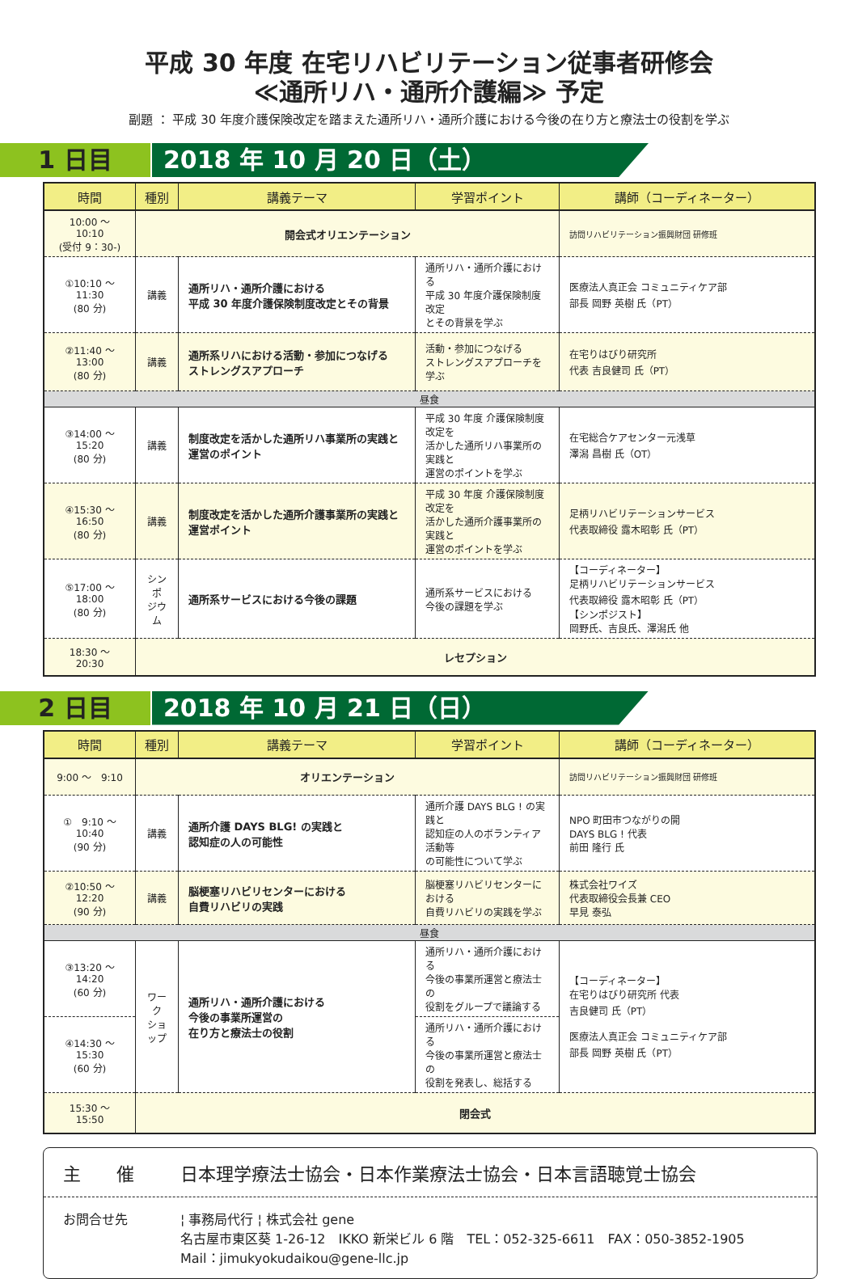平成 30 年度 在宅リハビリテーション従事者研修会
≪通所リハ・通所介護編≫ 予定
副題 ： 平成 30 年度介護保険改定を踏まえた通所リハ・通所介護における今後の在り方と療法士の役割を学ぶ
1 日目 2018 年 10 月 20 日（土）
| 時間 | 種別 | 講義テーマ | 学習ポイント | 講師（コーディネーター） |
| --- | --- | --- | --- | --- |
| 10:00 ～ 10:10 (受付 9：30-) | 開会式オリエンテーション | | | 訪問リハビリテーション振興財団 研修班 |
| ①10:10 ～ 11:30 (80 分) | 講義 | 通所リハ・通所介護における 平成 30 年度介護保険制度改定とその背景 | 通所リハ・通所介護における 平成 30 年度介護保険制度改定 とその背景を学ぶ | 医療法人真正会 コミュニティケア部 部長 岡野 英樹 氏（PT） |
| ②11:40 ～ 13:00 (80 分) | 講義 | 通所系リハにおける活動・参加につなげる ストレングスアプローチ | 活動・参加につなげる ストレングスアプローチを学ぶ | 在宅りはびり研究所 代表 吉良健司 氏（PT） |
| 昼食 | | | | |
| ③14:00 ～ 15:20 (80 分) | 講義 | 制度改定を活かした通所リハ事業所の実践と 運営のポイント | 平成 30 年度 介護保険制度改定を 活かした通所リハ事業所の実践と 運営のポイントを学ぶ | 在宅総合ケアセンター元浅草 澤潟 昌樹 氏（OT） |
| ④15:30 ～ 16:50 (80 分) | 講義 | 制度改定を活かした通所介護事業所の実践と 運営ポイント | 平成 30 年度 介護保険制度改定を 活かした通所介護事業所の実践と 運営のポイントを学ぶ | 足柄リハビリテーションサービス 代表取締役 露木昭彰 氏（PT） |
| ⑤17:00 ～ 18:00 (80 分) | シンポ ジウム | 通所系サービスにおける今後の課題 | 通所系サービスにおける 今後の課題を学ぶ | 【コーディネーター】 足柄リハビリテーションサービス 代表取締役 露木昭彰 氏（PT） 【シンポジスト】 岡野氏、吉良氏、澤潟氏 他 |
| 18:30 ～ 20:30 | レセプション | | | |
2 日目 2018 年 10 月 21 日（日）
| 時間 | 種別 | 講義テーマ | 学習ポイント | 講師（コーディネーター） |
| --- | --- | --- | --- | --- |
| 9:00 ～ 9:10 | オリエンテーション | | | 訪問リハビリテーション振興財団 研修班 |
| ① 9:10 ～ 10:40 (90 分) | 講義 | 通所介護 DAYS BLG! の実践と 認知症の人の可能性 | 通所介護 DAYS BLG ! の実践と 認知症の人のボランティア活動等 の可能性について学ぶ | NPO 町田市つながりの開 DAYS BLG ! 代表 前田 隆行 氏 |
| ②10:50 ～ 12:20 (90 分) | 講義 | 脳梗塞リハビリセンターにおける 自費リハビリの実践 | 脳梗塞リハビリセンターにおける 自費リハビリの実践を学ぶ | 株式会社ワイズ 代表取締役会長兼 CEO 早見 泰弘 |
| 昼食 | | | | |
| ③13:20 ～ 14:20 (60 分) | ワーク ショップ | 通所リハ・通所介護における 今後の事業所運営の 在り方と療法士の役割 | 通所リハ・通所介護における 今後の事業所運営と療法士の 役割をグループで議論する | 【コーディネーター】 在宅りはびり研究所 代表 吉良健司 氏（PT） 医療法人真正会 コミュニティケア部 部長 岡野 英樹 氏（PT） |
| ④14:30 ～ 15:30 (60 分) | | | 通所リハ・通所介護における 今後の事業所運営と療法士の 役割を発表し、総括する | |
| 15:30 ～ 15:50 | 閉会式 | | | |
主　　催 日本理学療法士協会・日本作業療法士協会・日本言語聴覚士協会
お問合せ先 ¦ 事務局代行 ¦ 株式会社 gene
名古屋市東区葵 1-26-12　IKKO 新栄ビル 6 階　TEL：052-325-6611　FAX：050-3852-1905
Mail：jimukyokudaikou@gene-llc.jp